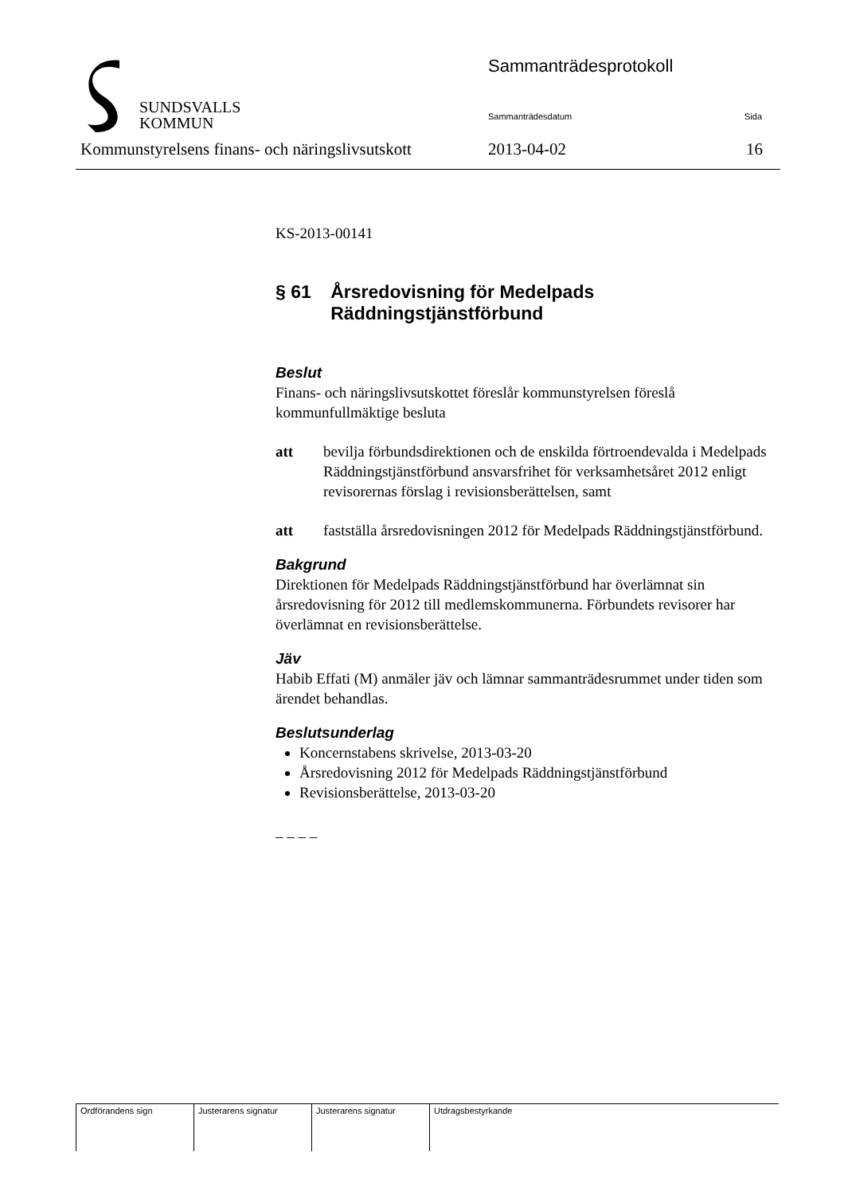SUNDSVALLS
KOMMUN
Sammanträdesprotokoll
Sammanträdesdatum Sida
Kommunstyrelsens finans- och näringslivsutskott
2013-04-02 16
KS-2013-00141
§ 61 Årsredovisning för Medelpads Räddningstjänstförbund
Beslut
Finans- och näringslivsutskottet föreslår kommunstyrelsen föreslå kommunfullmäktige besluta
att bevilja förbundsdirektionen och de enskilda förtroendevalda i Medelpads Räddningstjänstförbund ansvarsfrihet för verksamhetsåret 2012 enligt revisorernas förslag i revisionsberättelsen, samt
att fastställa årsredovisningen 2012 för Medelpads Räddningstjänstförbund.
Bakgrund
Direktionen för Medelpads Räddningstjänstförbund har överlämnat sin årsredovisning för 2012 till medlemskommunerna. Förbundets revisorer har överlämnat en revisionsberättelse.
Jäv
Habib Effati (M) anmäler jäv och lämnar sammanträdesrummet under tiden som ärendet behandlas.
Beslutsunderlag
Koncernstabens skrivelse, 2013-03-20
Årsredovisning 2012 för Medelpads Räddningstjänstförbund
Revisionsberättelse, 2013-03-20
– – – –
| Ordförandens sign | Justerarens signatur | Justerarens signatur | Utdragsbestyrkande |